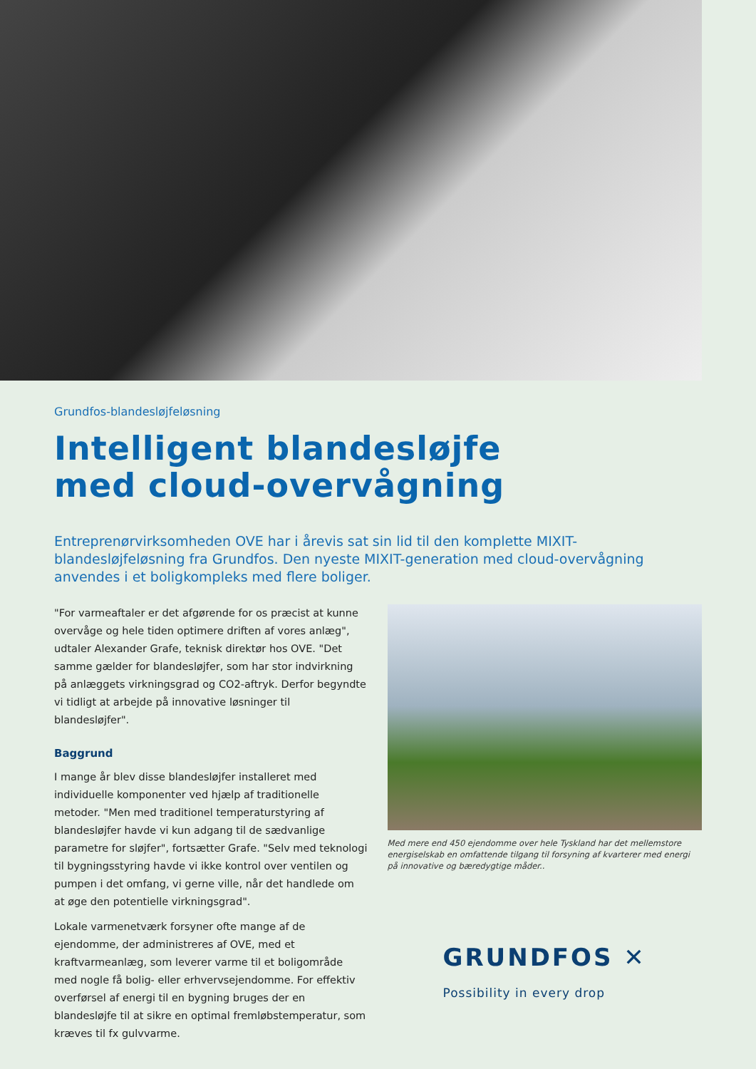Grundfos-blandesløjfeløsning
Intelligent blandesløjfe
med cloud-overvågning
Entreprenørvirksomheden OVE har i årevis sat sin lid til den komplette MIXIT-blandesløjfeløsning fra Grundfos. Den nyeste MIXIT-generation med cloud-overvågning anvendes i et boligkompleks med flere boliger.
"For varmeaftaler er det afgørende for os præcist at kunne overvåge og hele tiden optimere driften af vores anlæg", udtaler Alexander Grafe, teknisk direktør hos OVE. "Det samme gælder for blandesløjfer, som har stor indvirkning på anlæggets virkningsgrad og CO2-aftryk. Derfor begyndte vi tidligt at arbejde på innovative løsninger til blandesløjfer".
Baggrund
I mange år blev disse blandesløjfer installeret med individuelle komponenter ved hjælp af traditionelle metoder. "Men med traditionel temperaturstyring af blandesløjfer havde vi kun adgang til de sædvanlige parametre for sløjfer", fortsætter Grafe. "Selv med teknologi til bygningsstyring havde vi ikke kontrol over ventilen og pumpen i det omfang, vi gerne ville, når det handlede om at øge den potentielle virkningsgrad".
Lokale varmenetværk forsyner ofte mange af de ejendomme, der administreres af OVE, med et kraftvarmeanlæg, som leverer varme til et boligområde med nogle få bolig- eller erhvervsejendomme. For effektiv overførsel af energi til en bygning bruges der en blandesløjfe til at sikre en optimal fremløbstemperatur, som kræves til fx gulvvarme.
Med mere end 450 ejendomme over hele Tyskland har det mellemstore energiselskab en omfattende tilgang til forsyning af kvarterer med energi på innovative og bæredygtige måder..
GRUNDFOS ✕
Possibility in every drop